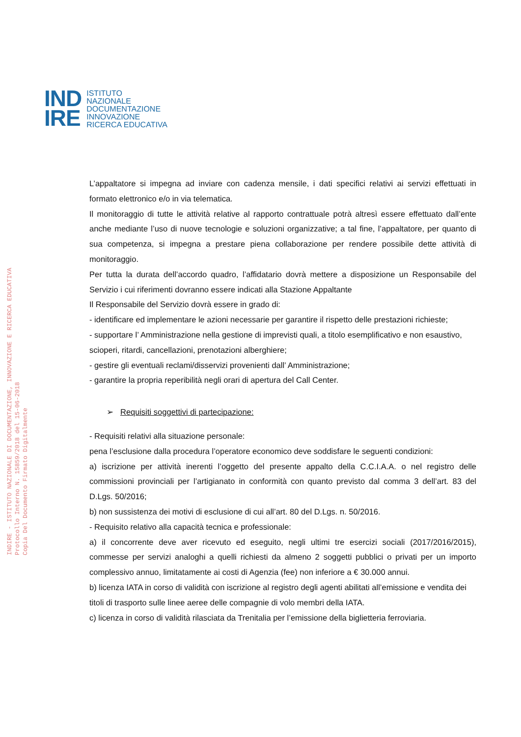IND
IRE
ISTITUTO
NAZIONALE
DOCUMENTAZIONE
INNOVAZIONE
RICERCA EDUCATIVA
INDIRE - ISTITUTO NAZIONALE DI DOCUMENTAZIONE, INNOVAZIONE E RICERCA EDUCATIVA
Protocollo Interno N. 15859/2018 del 15-06-2018
Copia Del Documento Firmato Digitalmente
L’appaltatore si impegna ad inviare con cadenza mensile, i dati specifici relativi ai servizi effettuati in formato elettronico e/o in via telematica.
Il monitoraggio di tutte le attività relative al rapporto contrattuale potrà altresì essere effettuato dall’ente anche mediante l’uso di nuove tecnologie e soluzioni organizzative; a tal fine, l’appaltatore, per quanto di sua competenza, si impegna a prestare piena collaborazione per rendere possibile dette attività di monitoraggio.
Per tutta la durata dell’accordo quadro, l’affidatario dovrà mettere a disposizione un Responsabile del Servizio i cui riferimenti dovranno essere indicati alla Stazione Appaltante
Il Responsabile del Servizio dovrà essere in grado di:
- identificare ed implementare le azioni necessarie per garantire il rispetto delle prestazioni richieste;
- supportare l’ Amministrazione nella gestione di imprevisti quali, a titolo esemplificativo e non esaustivo, scioperi, ritardi, cancellazioni, prenotazioni alberghiere;
- gestire gli eventuali reclami/disservizi provenienti dall’ Amministrazione;
- garantire la propria reperibilità negli orari di apertura del Call Center.
➢ Requisiti soggettivi di partecipazione:
- Requisiti relativi alla situazione personale:
pena l’esclusione dalla procedura l’operatore economico deve soddisfare le seguenti condizioni:
a) iscrizione per attività inerenti l’oggetto del presente appalto della C.C.I.A.A. o nel registro delle commissioni provinciali per l’artigianato in conformità con quanto previsto dal comma 3 dell’art. 83 del D.Lgs. 50/2016;
b) non sussistenza dei motivi di esclusione di cui all’art. 80 del D.Lgs. n. 50/2016.
- Requisito relativo alla capacità tecnica e professionale:
a) il concorrente deve aver ricevuto ed eseguito, negli ultimi tre esercizi sociali (2017/2016/2015), commesse per servizi analoghi a quelli richiesti da almeno 2 soggetti pubblici o privati per un importo complessivo annuo, limitatamente ai costi di Agenzia (fee) non inferiore a € 30.000 annui.
b) licenza IATA in corso di validità con iscrizione al registro degli agenti abilitati all’emissione e vendita dei titoli di trasporto sulle linee aeree delle compagnie di volo membri della IATA.
c) licenza in corso di validità rilasciata da Trenitalia per l’emissione della biglietteria ferroviaria.